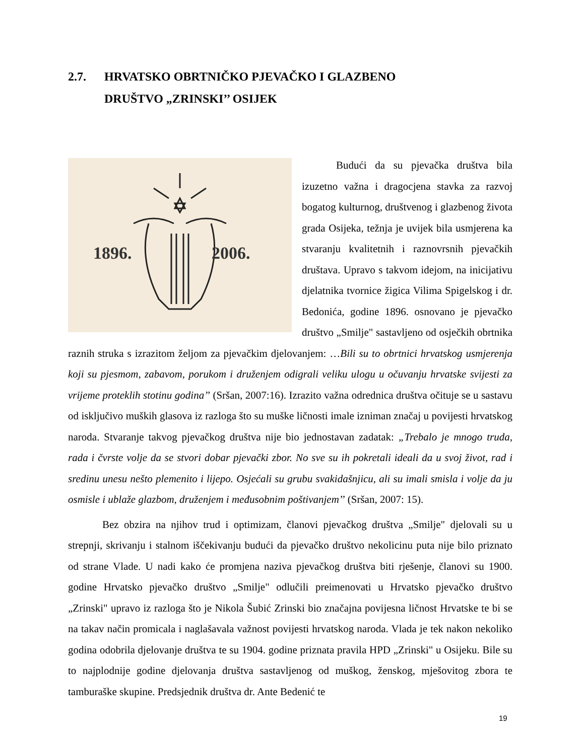2.7. HRVATSKO OBRTNIČKO PJEVAČKO I GLAZBENO
DRUŠTVO „ZRINSKI’’ OSIJEK
1896.
2006.
Budući da su pjevačka društva bila izuzetno važna i dragocjena stavka za razvoj bogatog kulturnog, društvenog i glazbenog života grada Osijeka, težnja je uvijek bila usmjerena ka stvaranju kvalitetnih i raznovrsnih pjevačkih društava. Upravo s takvom idejom, na inicijativu djelatnika tvornice žigica Vilima Spigelskog i dr. Bedonića, godine 1896. osnovano je pjevačko društvo „Smilje" sastavljeno od osječkih obrtnika raznih struka s izrazitom željom za pjevačkim djelovanjem: …Bili su to obrtnici hrvatskog usmjerenja koji su pjesmom, zabavom, porukom i druženjem odigrali veliku ulogu u očuvanju hrvatske svijesti za vrijeme proteklih stotinu godina’’ (Sršan, 2007:16). Izrazito važna odrednica društva očituje se u sastavu od isključivo muških glasova iz razloga što su muške ličnosti imale izniman značaj u povijesti hrvatskog naroda. Stvaranje takvog pjevačkog društva nije bio jednostavan zadatak: „Trebalo je mnogo truda, rada i čvrste volje da se stvori dobar pjevački zbor. No sve su ih pokretali ideali da u svoj život, rad i sredinu unesu nešto plemenito i lijepo. Osjećali su grubu svakidašnjicu, ali su imali smisla i volje da ju osmisle i ublaže glazbom, druženjem i međusobnim poštivanjem’’ (Sršan, 2007: 15).
Bez obzira na njihov trud i optimizam, članovi pjevačkog društva „Smilje" djelovali su u strepnji, skrivanju i stalnom iščekivanju budući da pjevačko društvo nekolicinu puta nije bilo priznato od strane Vlade. U nadi kako će promjena naziva pjevačkog društva biti rješenje, članovi su 1900. godine Hrvatsko pjevačko društvo „Smilje" odlučili preimenovati u Hrvatsko pjevačko društvo „Zrinski" upravo iz razloga što je Nikola Šubić Zrinski bio značajna povijesna ličnost Hrvatske te bi se na takav način promicala i naglašavala važnost povijesti hrvatskog naroda. Vlada je tek nakon nekoliko godina odobrila djelovanje društva te su 1904. godine priznata pravila HPD „Zrinski" u Osijeku. Bile su to najplodnije godine djelovanja društva sastavljenog od muškog, ženskog, mješovitog zbora te tamburaške skupine. Predsjednik društva dr. Ante Bedenić te
19